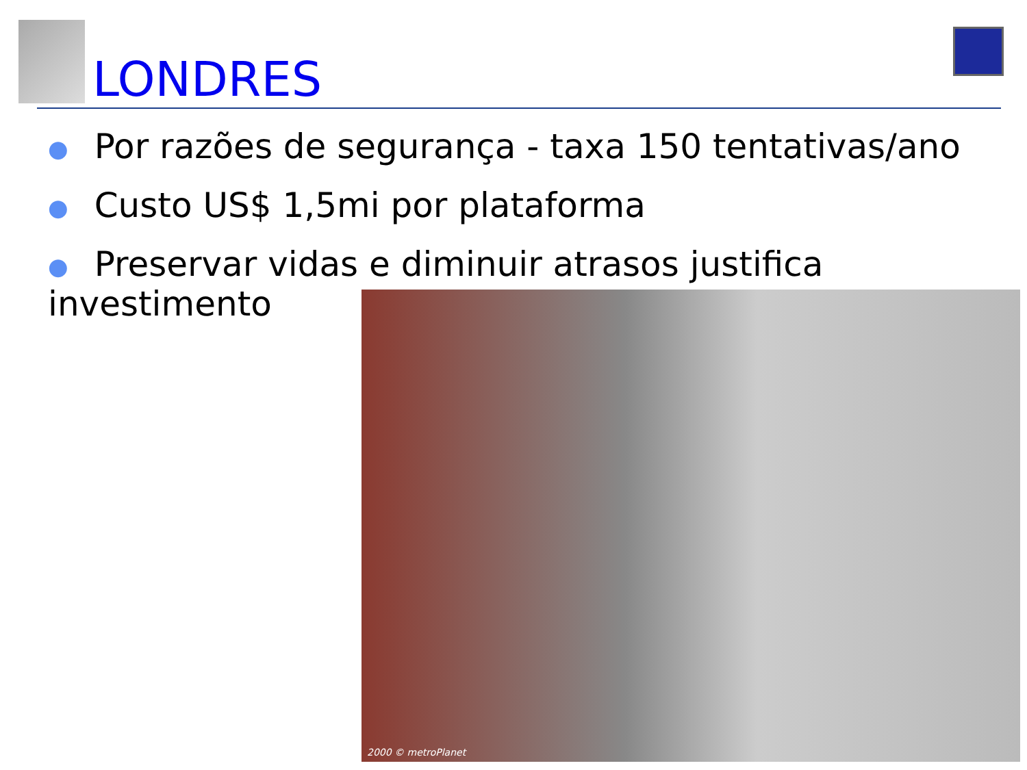LONDRES
● Por razões de segurança - taxa 150 tentativas/ano
● Custo US$ 1,5mi por plataforma
● Preservar vidas e diminuir atrasos justifica investimento
2000 © metroPlanet